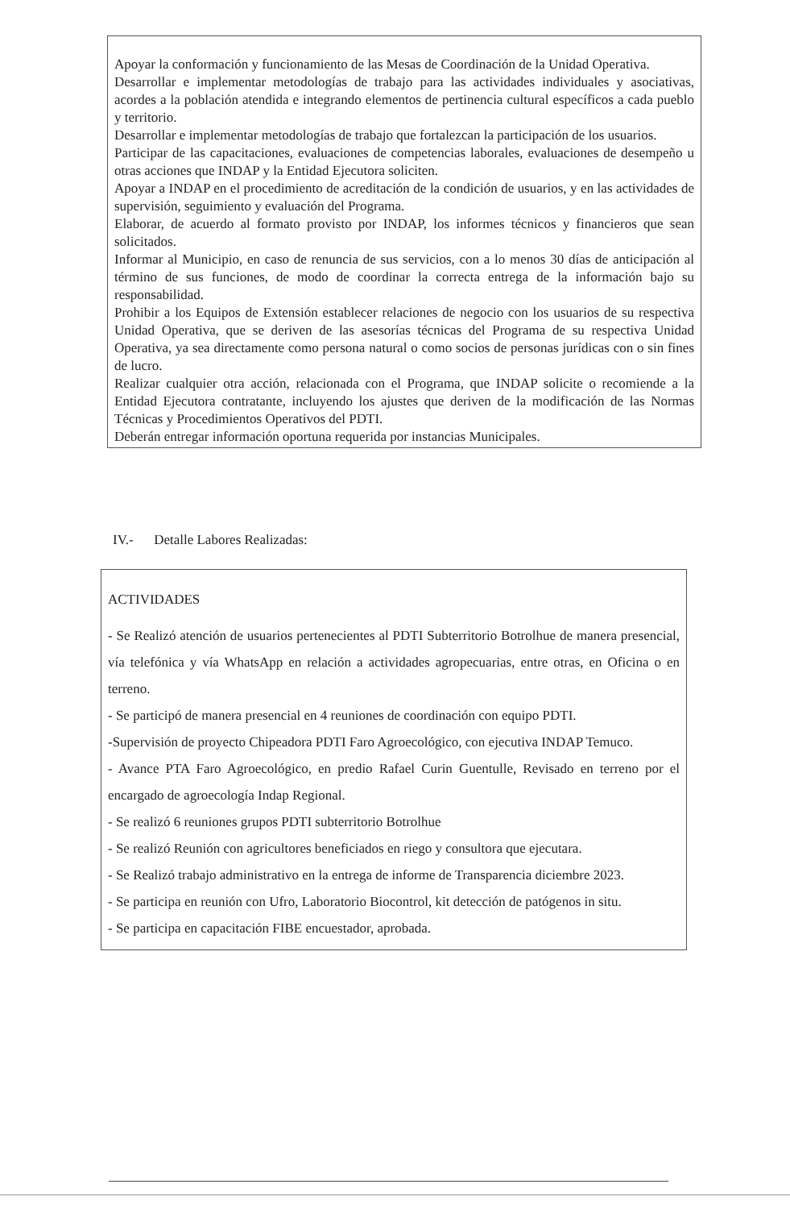Apoyar la conformación y funcionamiento de las Mesas de Coordinación de la Unidad Operativa.
Desarrollar e implementar metodologías de trabajo para las actividades individuales y asociativas, acordes a la población atendida e integrando elementos de pertinencia cultural específicos a cada pueblo y territorio.
Desarrollar e implementar metodologías de trabajo que fortalezcan la participación de los usuarios.
Participar de las capacitaciones, evaluaciones de competencias laborales, evaluaciones de desempeño u otras acciones que INDAP y la Entidad Ejecutora soliciten.
Apoyar a INDAP en el procedimiento de acreditación de la condición de usuarios, y en las actividades de supervisión, seguimiento y evaluación del Programa.
Elaborar, de acuerdo al formato provisto por INDAP, los informes técnicos y financieros que sean solicitados.
Informar al Municipio, en caso de renuncia de sus servicios, con a lo menos 30 días de anticipación al término de sus funciones, de modo de coordinar la correcta entrega de la información bajo su responsabilidad.
Prohibir a los Equipos de Extensión establecer relaciones de negocio con los usuarios de su respectiva Unidad Operativa, que se deriven de las asesorías técnicas del Programa de su respectiva Unidad Operativa, ya sea directamente como persona natural o como socios de personas jurídicas con o sin fines de lucro.
Realizar cualquier otra acción, relacionada con el Programa, que INDAP solicite o recomiende a la Entidad Ejecutora contratante, incluyendo los ajustes que deriven de la modificación de las Normas Técnicas y Procedimientos Operativos del PDTI.
Deberán entregar información oportuna requerida por instancias Municipales.
IV.- Detalle Labores Realizadas:
ACTIVIDADES
- Se Realizó atención de usuarios pertenecientes al PDTI Subterritorio Botrolhue de manera presencial, vía telefónica y vía WhatsApp en relación a actividades agropecuarias, entre otras, en Oficina o en terreno.
- Se participó de manera presencial en 4 reuniones de coordinación con equipo PDTI.
-Supervisión de proyecto Chipeadora PDTI Faro Agroecológico, con ejecutiva INDAP Temuco.
- Avance PTA Faro Agroecológico, en predio Rafael Curin Guentulle, Revisado en terreno por el encargado de agroecología Indap Regional.
- Se realizó 6 reuniones grupos PDTI subterritorio Botrolhue
- Se realizó Reunión con agricultores beneficiados en riego y consultora que ejecutara.
- Se Realizó trabajo administrativo en la entrega de informe de Transparencia diciembre 2023.
- Se participa en reunión con Ufro, Laboratorio Biocontrol, kit detección de patógenos in situ.
- Se participa en capacitación FIBE encuestador, aprobada.